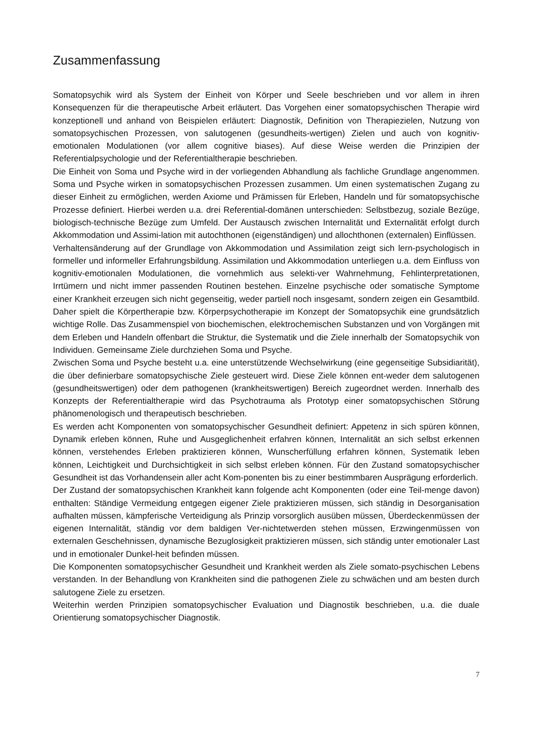Zusammenfassung
Somatopsychik wird als System der Einheit von Körper und Seele beschrieben und vor allem in ihren Konsequenzen für die therapeutische Arbeit erläutert. Das Vorgehen einer somatopsychischen Therapie wird konzeptionell und anhand von Beispielen erläutert: Diagnostik, Definition von Therapiezielen, Nutzung von somatopsychischen Prozessen, von salutogenen (gesundheits-wertigen) Zielen und auch von kognitiv-emotionalen Modulationen (vor allem cognitive biases). Auf diese Weise werden die Prinzipien der Referentialpsychologie und der Referentialtherapie beschrieben.
Die Einheit von Soma und Psyche wird in der vorliegenden Abhandlung als fachliche Grundlage angenommen. Soma und Psyche wirken in somatopsychischen Prozessen zusammen. Um einen systematischen Zugang zu dieser Einheit zu ermöglichen, werden Axiome und Prämissen für Erleben, Handeln und für somatopsychische Prozesse definiert. Hierbei werden u.a. drei Referential-domänen unterschieden: Selbstbezug, soziale Bezüge, biologisch-technische Bezüge zum Umfeld. Der Austausch zwischen Internalität und Externalität erfolgt durch Akkommodation und Assimi-lation mit autochthonen (eigenständigen) und allochthonen (externalen) Einflüssen.
Verhaltensänderung auf der Grundlage von Akkommodation und Assimilation zeigt sich lern-psychologisch in formeller und informeller Erfahrungsbildung. Assimilation und Akkommodation unterliegen u.a. dem Einfluss von kognitiv-emotionalen Modulationen, die vornehmlich aus selekti-ver Wahrnehmung, Fehlinterpretationen, Irrtümern und nicht immer passenden Routinen bestehen. Einzelne psychische oder somatische Symptome einer Krankheit erzeugen sich nicht gegenseitig, weder partiell noch insgesamt, sondern zeigen ein Gesamtbild. Daher spielt die Körpertherapie bzw. Körperpsychotherapie im Konzept der Somatopsychik eine grundsätzlich wichtige Rolle. Das Zusammenspiel von biochemischen, elektrochemischen Substanzen und von Vorgängen mit dem Erleben und Handeln offenbart die Struktur, die Systematik und die Ziele innerhalb der Somatopsychik von Individuen. Gemeinsame Ziele durchziehen Soma und Psyche.
Zwischen Soma und Psyche besteht u.a. eine unterstützende Wechselwirkung (eine gegenseitige Subsidiarität), die über definierbare somatopsychische Ziele gesteuert wird. Diese Ziele können ent-weder dem salutogenen (gesundheitswertigen) oder dem pathogenen (krankheitswertigen) Bereich zugeordnet werden. Innerhalb des Konzepts der Referentialtherapie wird das Psychotrauma als Prototyp einer somatopsychischen Störung phänomenologisch und therapeutisch beschrieben.
Es werden acht Komponenten von somatopsychischer Gesundheit definiert: Appetenz in sich spüren können, Dynamik erleben können, Ruhe und Ausgeglichenheit erfahren können, Internalität an sich selbst erkennen können, verstehendes Erleben praktizieren können, Wunscherfüllung erfahren können, Systematik leben können, Leichtigkeit und Durchsichtigkeit in sich selbst erleben können. Für den Zustand somatopsychischer Gesundheit ist das Vorhandensein aller acht Kom-ponenten bis zu einer bestimmbaren Ausprägung erforderlich.
Der Zustand der somatopsychischen Krankheit kann folgende acht Komponenten (oder eine Teil-menge davon) enthalten: Ständige Vermeidung entgegen eigener Ziele praktizieren müssen, sich ständig in Desorganisation aufhalten müssen, kämpferische Verteidigung als Prinzip vorsorglich ausüben müssen, Überdeckenmüssen der eigenen Internalität, ständig vor dem baldigen Ver-nichtetwerden stehen müssen, Erzwingenmüssen von externalen Geschehnissen, dynamische Bezuglosigkeit praktizieren müssen, sich ständig unter emotionaler Last und in emotionaler Dunkel-heit befinden müssen.
Die Komponenten somatopsychischer Gesundheit und Krankheit werden als Ziele somato-psychischen Lebens verstanden. In der Behandlung von Krankheiten sind die pathogenen Ziele zu schwächen und am besten durch salutogene Ziele zu ersetzen.
Weiterhin werden Prinzipien somatopsychischer Evaluation und Diagnostik beschrieben, u.a. die duale Orientierung somatopsychischer Diagnostik.
7